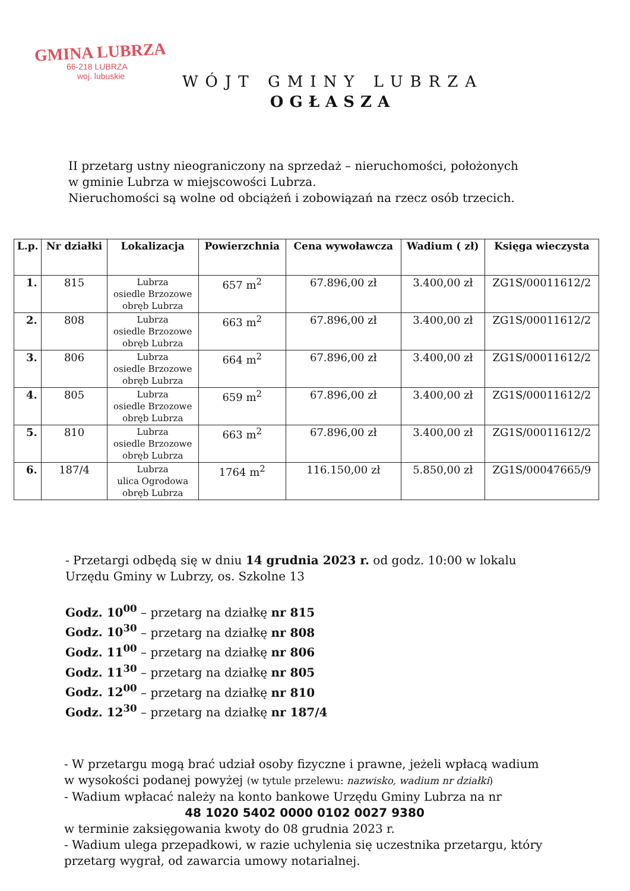GMINA LUBRZA
66-218 LUBRZA
woj. lubuskie
WÓJT GMINY LUBRZA
OGŁASZA
II przetarg ustny nieograniczony na sprzedaż – nieruchomości, położonych
w gminie Lubrza w miejscowości Lubrza.
Nieruchomości są wolne od obciążeń i zobowiązań na rzecz osób trzecich.
| L.p. | Nr działki | Lokalizacja | Powierzchnia | Cena wywoławcza | Wadium ( zł) | Księga wieczysta |
| --- | --- | --- | --- | --- | --- | --- |
| 1. | 815 | Lubrza osiedle Brzozowe obręb Lubrza | 657 m<sup>2</sup> | 67.896,00 zł | 3.400,00 zł | ZG1S/00011612/2 |
| 2. | 808 | Lubrza osiedle Brzozowe obręb Lubrza | 663 m<sup>2</sup> | 67.896,00 zł | 3.400,00 zł | ZG1S/00011612/2 |
| 3. | 806 | Lubrza osiedle Brzozowe obręb Lubrza | 664 m<sup>2</sup> | 67.896,00 zł | 3.400,00 zł | ZG1S/00011612/2 |
| 4. | 805 | Lubrza osiedle Brzozowe obręb Lubrza | 659 m<sup>2</sup> | 67.896,00 zł | 3.400,00 zł | ZG1S/00011612/2 |
| 5. | 810 | Lubrza osiedle Brzozowe obręb Lubrza | 663 m<sup>2</sup> | 67.896,00 zł | 3.400,00 zł | ZG1S/00011612/2 |
| 6. | 187/4 | Lubrza ulica Ogrodowa obręb Lubrza | 1764 m<sup>2</sup> | 116.150,00 zł | 5.850,00 zł | ZG1S/00047665/9 |
- Przetargi odbędą się w dniu 14 grudnia 2023 r. od godz. 10:00 w lokalu
Urzędu Gminy w Lubrzy, os. Szkolne 13
Godz. 10<sup>00</sup> – przetarg na działkę nr 815
Godz. 10<sup>30</sup> – przetarg na działkę nr 808
Godz. 11<sup>00</sup> – przetarg na działkę nr 806
Godz. 11<sup>30</sup> – przetarg na działkę nr 805
Godz. 12<sup>00</sup> – przetarg na działkę nr 810
Godz. 12<sup>30</sup> – przetarg na działkę nr 187/4
- W przetargu mogą brać udział osoby fizyczne i prawne, jeżeli wpłacą wadium w wysokości podanej powyżej (w tytule przelewu: nazwisko, wadium nr działki)
- Wadium wpłacać należy na konto bankowe Urzędu Gminy Lubrza na nr
48 1020 5402 0000 0102 0027 9380
w terminie zaksięgowania kwoty do 08 grudnia 2023 r.
- Wadium ulega przepadkowi, w razie uchylenia się uczestnika przetargu, który przetarg wygrał, od zawarcia umowy notarialnej.